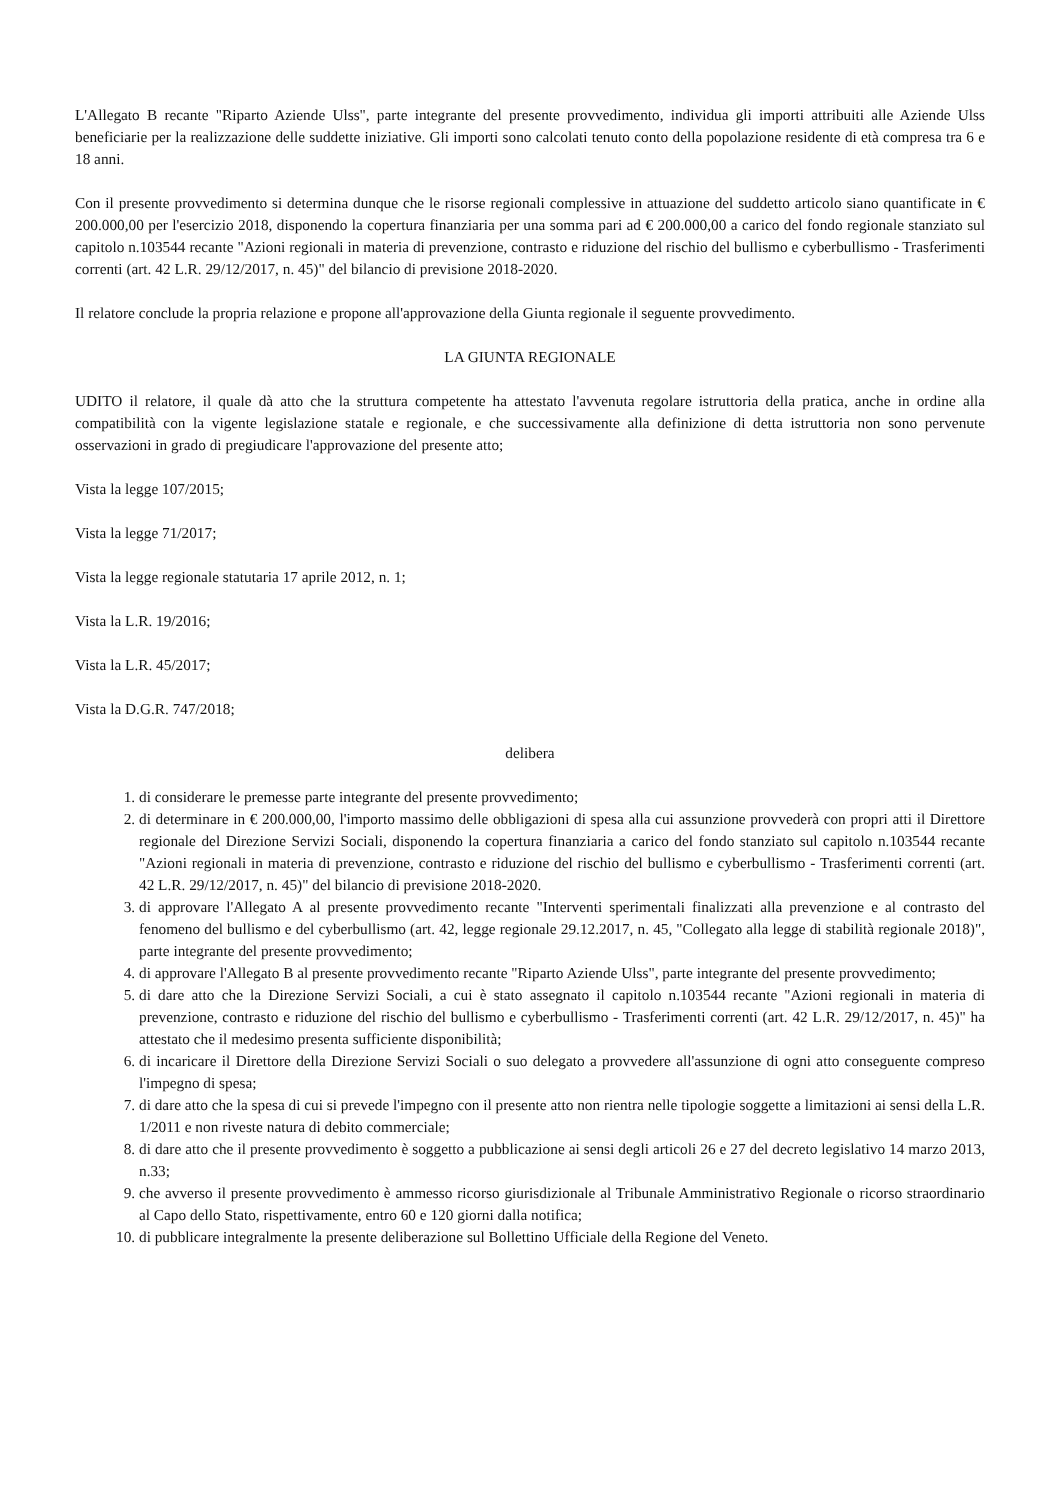L'Allegato B recante "Riparto Aziende Ulss", parte integrante del presente provvedimento, individua gli importi attribuiti alle Aziende Ulss beneficiarie per la realizzazione delle suddette iniziative. Gli importi sono calcolati tenuto conto della popolazione residente di età compresa tra 6 e 18 anni.
Con il presente provvedimento si determina dunque che le risorse regionali complessive in attuazione del suddetto articolo siano quantificate in € 200.000,00 per l'esercizio 2018, disponendo la copertura finanziaria per una somma pari ad € 200.000,00 a carico del fondo regionale stanziato sul capitolo n.103544 recante "Azioni regionali in materia di prevenzione, contrasto e riduzione del rischio del bullismo e cyberbullismo - Trasferimenti correnti (art. 42 L.R. 29/12/2017, n. 45)" del bilancio di previsione 2018-2020.
Il relatore conclude la propria relazione e propone all'approvazione della Giunta regionale il seguente provvedimento.
LA GIUNTA REGIONALE
UDITO il relatore, il quale dà atto che la struttura competente ha attestato l'avvenuta regolare istruttoria della pratica, anche in ordine alla compatibilità con la vigente legislazione statale e regionale, e che successivamente alla definizione di detta istruttoria non sono pervenute osservazioni in grado di pregiudicare l'approvazione del presente atto;
Vista la legge 107/2015;
Vista la legge 71/2017;
Vista la legge regionale statutaria 17 aprile 2012, n. 1;
Vista la L.R. 19/2016;
Vista la L.R. 45/2017;
Vista la D.G.R. 747/2018;
delibera
1. di considerare le premesse parte integrante del presente provvedimento;
2. di determinare in € 200.000,00, l'importo massimo delle obbligazioni di spesa alla cui assunzione provvederà con propri atti il Direttore regionale del Direzione Servizi Sociali, disponendo la copertura finanziaria a carico del fondo stanziato sul capitolo n.103544 recante "Azioni regionali in materia di prevenzione, contrasto e riduzione del rischio del bullismo e cyberbullismo - Trasferimenti correnti (art. 42 L.R. 29/12/2017, n. 45)" del bilancio di previsione 2018-2020.
3. di approvare l'Allegato A al presente provvedimento recante "Interventi sperimentali finalizzati alla prevenzione e al contrasto del fenomeno del bullismo e del cyberbullismo (art. 42, legge regionale 29.12.2017, n. 45, "Collegato alla legge di stabilità regionale 2018)", parte integrante del presente provvedimento;
4. di approvare l'Allegato B al presente provvedimento recante "Riparto Aziende Ulss", parte integrante del presente provvedimento;
5. di dare atto che la Direzione Servizi Sociali, a cui è stato assegnato il capitolo n.103544 recante "Azioni regionali in materia di prevenzione, contrasto e riduzione del rischio del bullismo e cyberbullismo - Trasferimenti correnti (art. 42 L.R. 29/12/2017, n. 45)" ha attestato che il medesimo presenta sufficiente disponibilità;
6. di incaricare il Direttore della Direzione Servizi Sociali o suo delegato a provvedere all'assunzione di ogni atto conseguente compreso l'impegno di spesa;
7. di dare atto che la spesa di cui si prevede l'impegno con il presente atto non rientra nelle tipologie soggette a limitazioni ai sensi della L.R. 1/2011 e non riveste natura di debito commerciale;
8. di dare atto che il presente provvedimento è soggetto a pubblicazione ai sensi degli articoli 26 e 27 del decreto legislativo 14 marzo 2013, n.33;
9. che avverso il presente provvedimento è ammesso ricorso giurisdizionale al Tribunale Amministrativo Regionale o ricorso straordinario al Capo dello Stato, rispettivamente, entro 60 e 120 giorni dalla notifica;
10. di pubblicare integralmente la presente deliberazione sul Bollettino Ufficiale della Regione del Veneto.